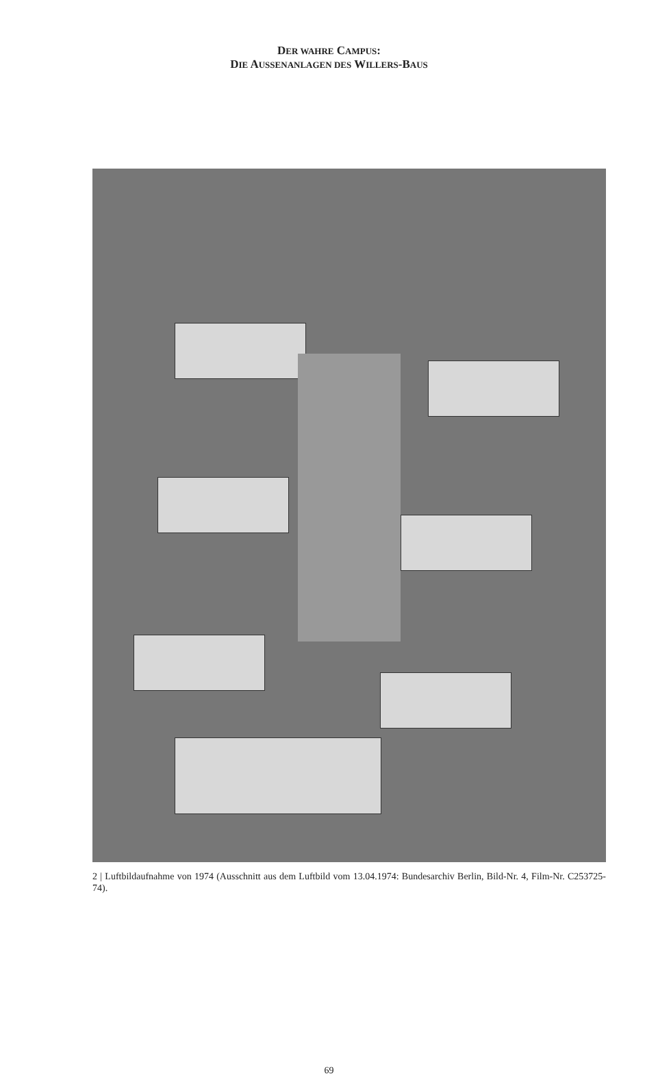DER WAHRE CAMPUS:
DIE AUSSENANLAGEN DES WILLERS-BAUS
2 | Luftbildaufnahme von 1974 (Ausschnitt aus dem Luftbild vom 13.04.1974: Bundesarchiv Berlin, Bild-Nr. 4, Film-Nr. C253725-74).
69